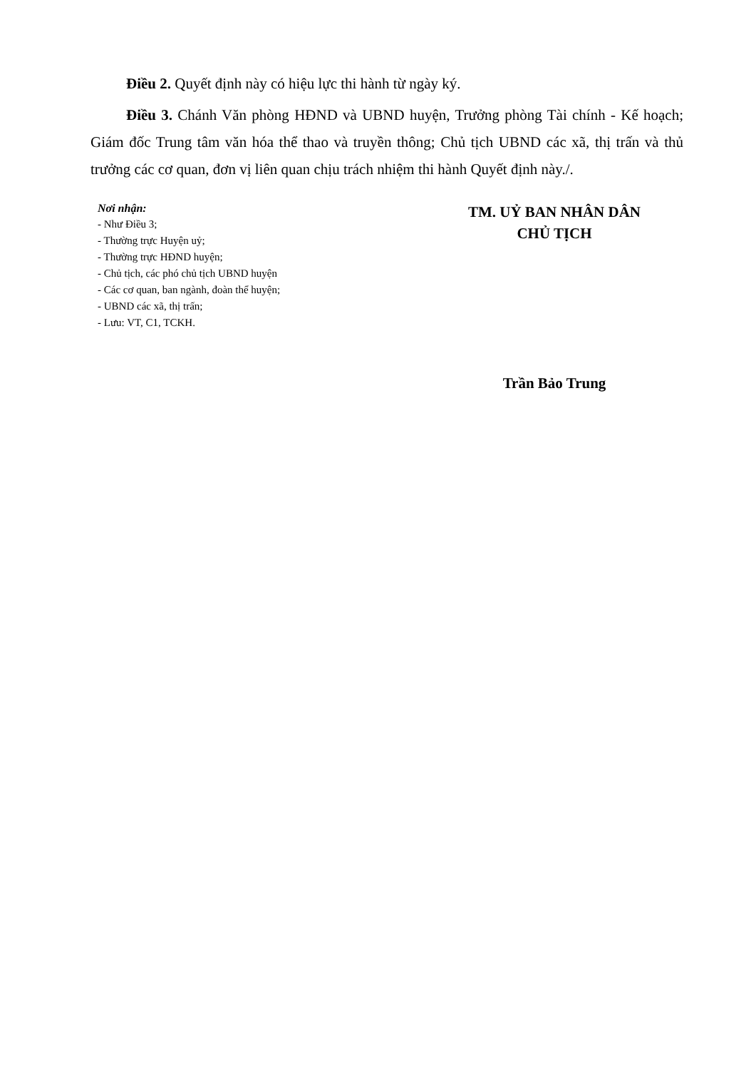Điều 2. Quyết định này có hiệu lực thi hành từ ngày ký.
Điều 3. Chánh Văn phòng HĐND và UBND huyện, Trưởng phòng Tài chính - Kế hoạch; Giám đốc Trung tâm văn hóa thể thao và truyền thông; Chủ tịch UBND các xã, thị trấn và thủ trưởng các cơ quan, đơn vị liên quan chịu trách nhiệm thi hành Quyết định này./.
Nơi nhận:
- Như Điều 3;
- Thường trực Huyện uỷ;
- Thường trực HĐND huyện;
- Chủ tịch, các phó chủ tịch UBND huyện
- Các cơ quan, ban ngành, đoàn thể huyện;
- UBND các xã, thị trấn;
- Lưu: VT, C1, TCKH.
TM. UỶ BAN NHÂN DÂN
CHỦ TỊCH
Trần Bảo Trung